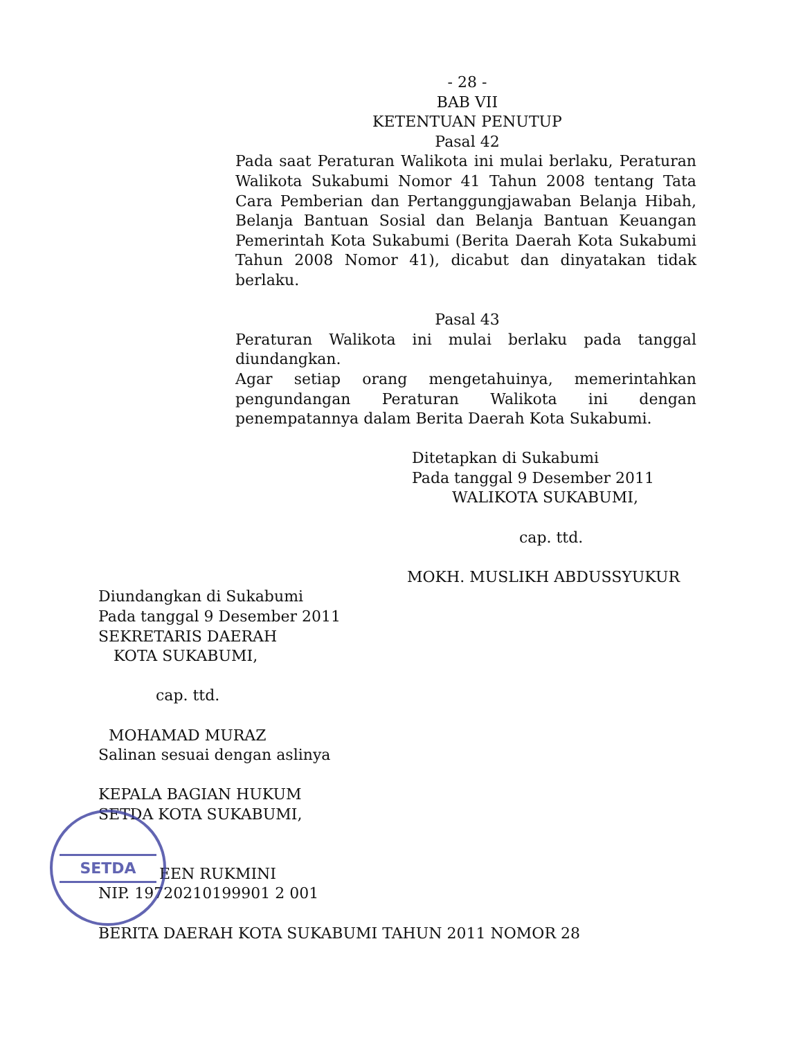SETDA
- 28 -
BAB VII
KETENTUAN PENUTUP
Pasal 42
Pada saat Peraturan Walikota ini mulai berlaku, Peraturan Walikota Sukabumi Nomor 41 Tahun 2008 tentang Tata Cara Pemberian dan Pertanggungjawaban Belanja Hibah, Belanja Bantuan Sosial dan Belanja Bantuan Keuangan Pemerintah Kota Sukabumi (Berita Daerah Kota Sukabumi Tahun 2008 Nomor 41), dicabut dan dinyatakan tidak berlaku.
Pasal 43
Peraturan Walikota ini mulai berlaku pada tanggal diundangkan.
Agar setiap orang mengetahuinya, memerintahkan pengundangan Peraturan Walikota ini dengan penempatannya dalam Berita Daerah Kota Sukabumi.
Ditetapkan di Sukabumi
Pada tanggal 9 Desember 2011
WALIKOTA SUKABUMI,
cap. ttd.
MOKH. MUSLIKH ABDUSSYUKUR
Diundangkan di Sukabumi
Pada tanggal 9 Desember 2011
SEKRETARIS DAERAH
KOTA SUKABUMI,
cap. ttd.
MOHAMAD MURAZ
Salinan sesuai dengan aslinya
KEPALA BAGIAN HUKUM
SETDA KOTA SUKABUMI,
EEN RUKMINI
NIP. 19720210199901 2 001
BERITA DAERAH KOTA SUKABUMI TAHUN 2011 NOMOR 28